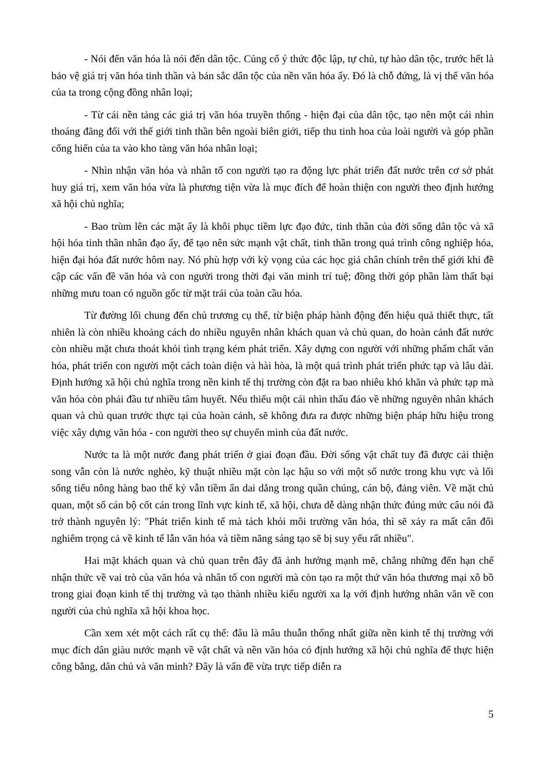- Nói đến văn hóa là nói đến dân tộc. Củng cố ý thức độc lập, tự chủ, tự hào dân tộc, trước hết là bảo vệ giá trị văn hóa tinh thần và bản sắc dân tộc của nền văn hóa ấy. Đó là chỗ đứng, là vị thế văn hóa của ta trong cộng đồng nhân loại;
- Từ cái nền tảng các giá trị văn hóa truyền thống - hiện đại của dân tộc, tạo nên một cái nhìn thoáng đãng đối với thế giới tinh thần bên ngoài biên giới, tiếp thu tinh hoa của loài người và góp phần cống hiến của ta vào kho tàng văn hóa nhân loại;
- Nhìn nhận văn hóa và nhân tố con người tạo ra động lực phát triển đất nước trên cơ sở phát huy giá trị, xem văn hóa vừa là phương tiện vừa là mục đích để hoàn thiện con người theo định hướng xã hội chủ nghĩa;
- Bao trùm lên các mặt ấy là khôi phục tiềm lực đạo đức, tinh thần của đời sống dân tộc và xã hội hóa tinh thần nhân đạo ấy, để tạo nên sức mạnh vật chất, tinh thần trong quá trình công nghiệp hóa, hiện đại hóa đất nước hôm nay. Nó phù hợp với kỳ vọng của các học giả chân chính trên thế giới khi đề cập các vấn đề văn hóa và con người trong thời đại văn minh trí tuệ; đồng thời góp phần làm thất bại những mưu toan có nguồn gốc từ mặt trái của toàn cầu hóa.
Từ đường lối chung đến chủ trương cụ thể, từ biện pháp hành động đến hiệu quả thiết thực, tất nhiên là còn nhiều khoảng cách do nhiều nguyên nhân khách quan và chủ quan, do hoàn cảnh đất nước còn nhiều mặt chưa thoát khỏi tình trạng kém phát triển. Xây dựng con người với những phẩm chất văn hóa, phát triển con người một cách toàn diện và hài hòa, là một quá trình phát triển phức tạp và lâu dài. Định hướng xã hội chủ nghĩa trong nền kinh tế thị trường còn đặt ra bao nhiêu khó khăn và phức tạp mà văn hóa còn phải đầu tư nhiều tâm huyết. Nếu thiếu một cái nhìn thấu đáo về những nguyên nhân khách quan và chủ quan trước thực tại của hoàn cảnh, sẽ không đưa ra được những biện pháp hữu hiệu trong việc xây dựng văn hóa - con người theo sự chuyển mình của đất nước.
Nước ta là một nước đang phát triển ở giai đoạn đầu. Đời sống vật chất tuy đã được cải thiện song vẫn còn là nước nghèo, kỹ thuật nhiều mặt còn lạc hậu so với một số nước trong khu vực và lối sống tiểu nông hàng bao thế kỷ vẫn tiềm ẩn dai dẳng trong quần chúng, cán bộ, đảng viên. Về mặt chủ quan, một số cán bộ cốt cán trong lĩnh vực kinh tế, xã hội, chưa dễ dàng nhận thức đúng mức câu nói đã trở thành nguyên lý: "Phát triển kinh tế mà tách khỏi môi trường văn hóa, thì sẽ xảy ra mất cân đối nghiêm trọng cả về kinh tế lẫn văn hóa và tiềm năng sáng tạo sẽ bị suy yếu rất nhiều".
Hai mặt khách quan và chủ quan trên đây đã ảnh hưởng mạnh mẽ, chẳng những đến hạn chế nhận thức về vai trò của văn hóa và nhân tố con người mà còn tạo ra một thứ văn hóa thương mại xô bồ trong giai đoạn kinh tế thị trường và tạo thành nhiều kiểu người xa lạ với định hướng nhân văn về con người của chủ nghĩa xã hội khoa học.
Cần xem xét một cách rất cụ thể: đâu là mâu thuẫn thống nhất giữa nền kinh tế thị trường với mục đích dân giàu nước mạnh về vật chất và nền văn hóa có định hướng xã hội chủ nghĩa để thực hiện công bằng, dân chủ và văn minh? Đây là vấn đề vừa trực tiếp diễn ra
5